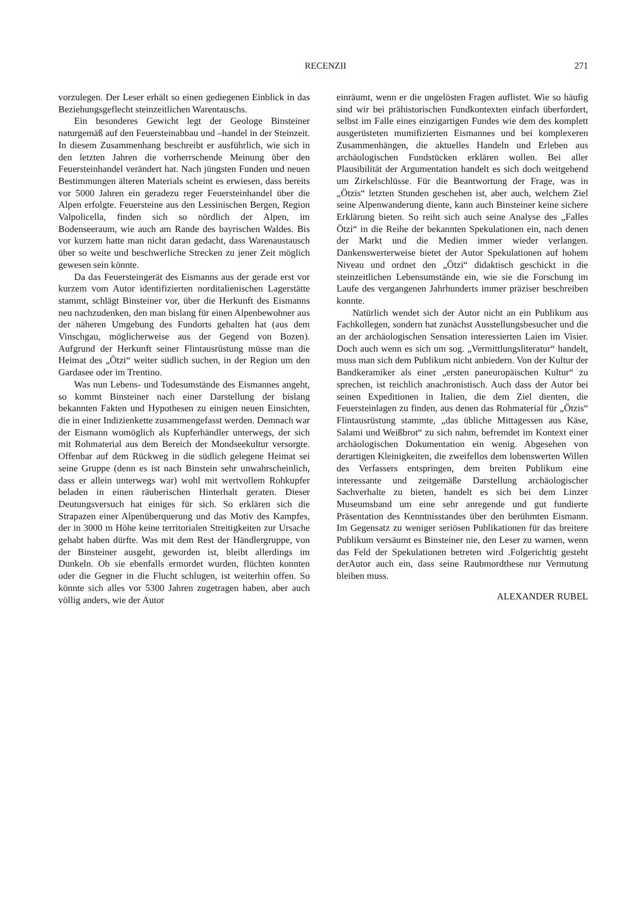RECENZII 271
vorzulegen. Der Leser erhält so einen gediegenen Einblick in das Beziehungsgeflecht steinzeitlichen Warentauschs.
Ein besonderes Gewicht legt der Geologe Binsteiner naturgemäß auf den Feuersteinabbau und –handel in der Steinzeit. In diesem Zusammenhang beschreibt er ausführlich, wie sich in den letzten Jahren die vorherrschende Meinung über den Feuersteinhandel verändert hat. Nach jüngsten Funden und neuen Bestimmungen älteren Materials scheint es erwiesen, dass bereits vor 5000 Jahren ein geradezu reger Feuersteinhandel über die Alpen erfolgte. Feuersteine aus den Lessinischen Bergen, Region Valpolicella, finden sich so nördlich der Alpen, im Bodenseeraum, wie auch am Rande des bayrischen Waldes. Bis vor kurzem hatte man nicht daran gedacht, dass Warenaustausch über so weite und beschwerliche Strecken zu jener Zeit möglich gewesen sein könnte.
Da das Feuersteingerät des Eismanns aus der gerade erst vor kurzem vom Autor identifizierten norditalienischen Lagerstätte stammt, schlägt Binsteiner vor, über die Herkunft des Eismanns neu nachzudenken, den man bislang für einen Alpenbewohner aus der näheren Umgebung des Fundorts gehalten hat (aus dem Vinschgau, möglicherweise aus der Gegend von Bozen). Aufgrund der Herkunft seiner Flintausrüstung müsse man die Heimat des „Ötzi“ weiter südlich suchen, in der Region um den Gardasee oder im Trentino.
Was nun Lebens- und Todesumstände des Eismannes angeht, so kommt Binsteiner nach einer Darstellung der bislang bekannten Fakten und Hypothesen zu einigen neuen Einsichten, die in einer Indizienkette zusammengefasst werden. Demnach war der Eismann womöglich als Kupferhändler unterwegs, der sich mit Rohmaterial aus dem Bereich der Mondseekultur versorgte. Offenbar auf dem Rückweg in die südlich gelegene Heimat sei seine Gruppe (denn es ist nach Binstein sehr unwahrscheinlich, dass er allein unterwegs war) wohl mit wertvollem Rohkupfer beladen in einen räuberischen Hinterhalt geraten. Dieser Deutungsversuch hat einiges für sich. So erklären sich die Strapazen einer Alpenüberquerung und das Motiv des Kampfes, der in 3000 m Höhe keine territorialen Streitigkeiten zur Ursache gehabt haben dürfte. Was mit dem Rest der Händlergruppe, von der Binsteiner ausgeht, geworden ist, bleibt allerdings im Dunkeln. Ob sie ebenfalls ermordet wurden, flüchten konnten oder die Gegner in die Flucht schlugen, ist weiterhin offen. So könnte sich alles vor 5300 Jahren zugetragen haben, aber auch völlig anders, wie der Autor
einräumt, wenn er die ungelösten Fragen auflistet. Wie so häufig sind wir bei prähistorischen Fundkontexten einfach überfordert, selbst im Falle eines einzigartigen Fundes wie dem des komplett ausgerüsteten mumifizierten Eismannes und bei komplexeren Zusammenhängen, die aktuelles Handeln und Erleben aus archäologischen Fundstücken erklären wollen. Bei aller Plausibilität der Argumentation handelt es sich doch weitgehend um Zirkelschlüsse. Für die Beantwortung der Frage, was in „Ötzis“ letzten Stunden geschehen ist, aber auch, welchem Ziel seine Alpenwanderung diente, kann auch Binsteiner keine sichere Erklärung bieten. So reiht sich auch seine Analyse des „Falles Ötzi“ in die Reihe der bekannten Spekulationen ein, nach denen der Markt und die Medien immer wieder verlangen. Dankenswerterweise bietet der Autor Spekulationen auf hohem Niveau und ordnet den „Ötzi“ didaktisch geschickt in die steinzeitlichen Lebensumstände ein, wie sie die Forschung im Laufe des vergangenen Jahrhunderts immer präziser beschreiben konnte.
Natürlich wendet sich der Autor nicht an ein Publikum aus Fachkollegen, sondern hat zunächst Ausstellungsbesucher und die an der archäologischen Sensation interessierten Laien im Visier. Doch auch wenn es sich um sog. „Vermittlungsliteratur“ handelt, muss man sich dem Publikum nicht anbiedern. Von der Kultur der Bandkeramiker als einer „ersten paneuropäischen Kultur“ zu sprechen, ist reichlich anachronistisch. Auch dass der Autor bei seinen Expeditionen in Italien, die dem Ziel dienten, die Feuersteinlagen zu finden, aus denen das Rohmaterial für „Ötzis“ Flintausrüstung stammte, „das übliche Mittagessen aus Käse, Salami und Weißbrot“ zu sich nahm, befremdet im Kontext einer archäologischen Dokumentation ein wenig. Abgesehen von derartigen Kleinigkeiten, die zweifellos dem lobenswerten Willen des Verfassers entspringen, dem breiten Publikum eine interessante und zeitgemäße Darstellung archäologischer Sachverhalte zu bieten, handelt es sich bei dem Linzer Museumsband um eine sehr anregende und gut fundierte Präsentation des Kenntnisstandes über den berühmten Eismann. Im Gegensatz zu weniger seriösen Publikationen für das breitere Publikum versäumt es Binsteiner nie, den Leser zu warnen, wenn das Feld der Spekulationen betreten wird .Folgerichtig gesteht derAutor auch ein, dass seine Raubmordthese nur Vermutung bleiben muss.
ALEXANDER RUBEL